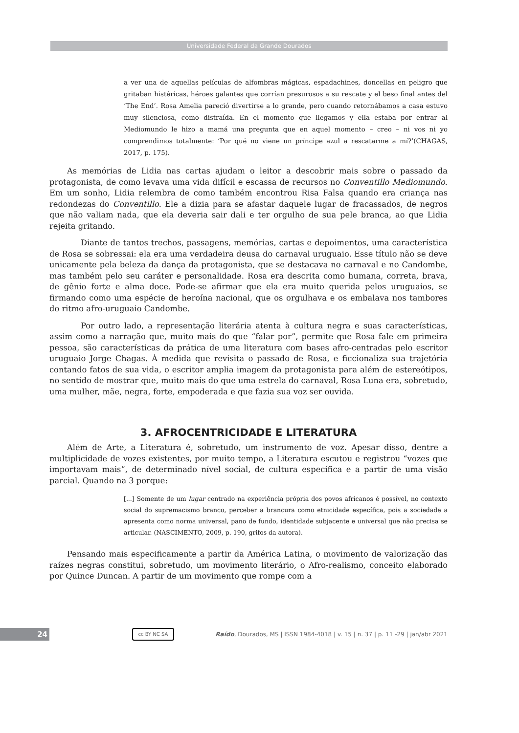Universidade Federal da Grande Dourados
a ver una de aquellas películas de alfombras mágicas, espadachines, doncellas en peligro que gritaban histéricas, héroes galantes que corrían presurosos a su rescate y el beso final antes del ‘The End’. Rosa Amelia pareció divertirse a lo grande, pero cuando retornábamos a casa estuvo muy silenciosa, como distraída. En el momento que llegamos y ella estaba por entrar al Mediomundo le hizo a mamá una pregunta que en aquel momento – creo – ni vos ni yo comprendimos totalmente: ‘Por qué no viene un príncipe azul a rescatarme a mí?’(CHAGAS, 2017, p. 175).
As memórias de Lidia nas cartas ajudam o leitor a descobrir mais sobre o passado da protagonista, de como levava uma vida difícil e escassa de recursos no Conventillo Mediomundo. Em um sonho, Lidia relembra de como também encontrou Risa Falsa quando era criança nas redondezas do Conventillo. Ele a dizia para se afastar daquele lugar de fracassados, de negros que não valiam nada, que ela deveria sair dali e ter orgulho de sua pele branca, ao que Lidia rejeita gritando.
Diante de tantos trechos, passagens, memórias, cartas e depoimentos, uma característica de Rosa se sobressai: ela era uma verdadeira deusa do carnaval uruguaio. Esse título não se deve unicamente pela beleza da dança da protagonista, que se destacava no carnaval e no Candombe, mas também pelo seu caráter e personalidade. Rosa era descrita como humana, correta, brava, de gênio forte e alma doce. Pode-se afirmar que ela era muito querida pelos uruguaios, se firmando como uma espécie de heroína nacional, que os orgulhava e os embalava nos tambores do ritmo afro-uruguaio Candombe.
Por outro lado, a representação literária atenta à cultura negra e suas características, assim como a narração que, muito mais do que “falar por”, permite que Rosa fale em primeira pessoa, são características da prática de uma literatura com bases afro-centradas pelo escritor uruguaio Jorge Chagas. À medida que revisita o passado de Rosa, e ficcionaliza sua trajetória contando fatos de sua vida, o escritor amplia imagem da protagonista para além de estereótipos, no sentido de mostrar que, muito mais do que uma estrela do carnaval, Rosa Luna era, sobretudo, uma mulher, mãe, negra, forte, empoderada e que fazia sua voz ser ouvida.
3. AFROCENTRICIDADE E LITERATURA
Além de Arte, a Literatura é, sobretudo, um instrumento de voz. Apesar disso, dentre a multiplicidade de vozes existentes, por muito tempo, a Literatura escutou e registrou “vozes que importavam mais”, de determinado nível social, de cultura específica e a partir de uma visão parcial. Quando na 3 porque:
[...] Somente de um lugar centrado na experiência própria dos povos africanos é possível, no contexto social do supremacismo branco, perceber a brancura como etnicidade específica, pois a sociedade a apresenta como norma universal, pano de fundo, identidade subjacente e universal que não precisa se articular. (NASCIMENTO, 2009, p. 190, grifos da autora).
Pensando mais especificamente a partir da América Latina, o movimento de valorização das raízes negras constitui, sobretudo, um movimento literário, o Afro-realismo, conceito elaborado por Quince Duncan. A partir de um movimento que rompe com a
24 cc BY NC SA
Raído, Dourados, MS | ISSN 1984-4018 | v. 15 | n. 37 | p. 11 -29 | jan/abr 2021